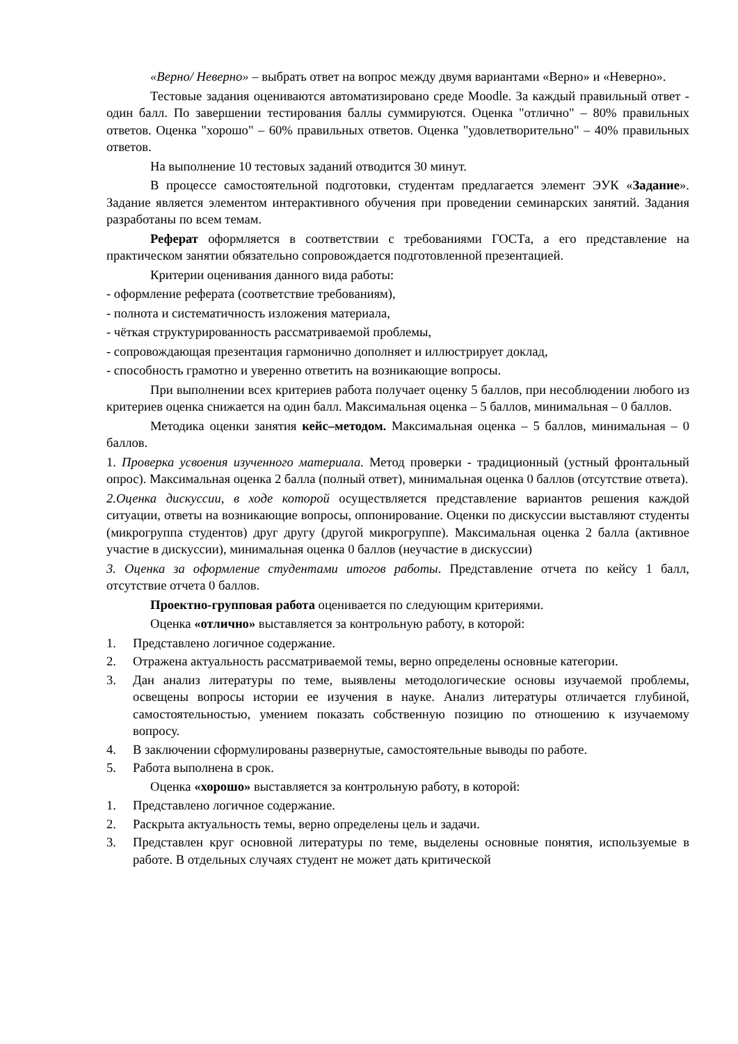«Верно/ Неверно» – выбрать ответ на вопрос между двумя вариантами «Верно» и «Неверно».
Тестовые задания оцениваются автоматизировано среде Moodle. За каждый правильный ответ - один балл. По завершении тестирования баллы суммируются. Оценка "отлично" – 80% правильных ответов. Оценка "хорошо" – 60% правильных ответов. Оценка "удовлетворительно" – 40% правильных ответов.
На выполнение 10 тестовых заданий отводится 30 минут.
В процессе самостоятельной подготовки, студентам предлагается элемент ЭУК «Задание». Задание является элементом интерактивного обучения при проведении семинарских занятий. Задания разработаны по всем темам.
Реферат оформляется в соответствии с требованиями ГОСТа, а его представление на практическом занятии обязательно сопровождается подготовленной презентацией.
Критерии оценивания данного вида работы:
- оформление реферата (соответствие требованиям),
- полнота и систематичность изложения материала,
- чёткая структурированность рассматриваемой проблемы,
- сопровождающая презентация гармонично дополняет и иллюстрирует доклад,
- способность грамотно и уверенно ответить на возникающие вопросы.
При выполнении всех критериев работа получает оценку 5 баллов, при несоблюдении любого из критериев оценка снижается на один балл. Максимальная оценка – 5 баллов, минимальная – 0 баллов.
Методика оценки занятия кейс–методом. Максимальная оценка – 5 баллов, минимальная – 0 баллов.
1. Проверка усвоения изученного материала. Метод проверки - традиционный (устный фронтальный опрос). Максимальная оценка 2 балла (полный ответ), минимальная оценка 0 баллов (отсутствие ответа).
2.Оценка дискуссии, в ходе которой осуществляется представление вариантов решения каждой ситуации, ответы на возникающие вопросы, оппонирование. Оценки по дискуссии выставляют студенты (микрогруппа студентов) друг другу (другой микрогруппе). Максимальная оценка 2 балла (активное участие в дискуссии), минимальная оценка 0 баллов (неучастие в дискуссии)
3. Оценка за оформление студентами итогов работы. Представление отчета по кейсу 1 балл, отсутствие отчета 0 баллов.
Проектно-групповая работа оценивается по следующим критериями.
Оценка «отлично» выставляется за контрольную работу, в которой:
1. Представлено логичное содержание.
2. Отражена актуальность рассматриваемой темы, верно определены основные категории.
3. Дан анализ литературы по теме, выявлены методологические основы изучаемой проблемы, освещены вопросы истории ее изучения в науке. Анализ литературы отличается глубиной, самостоятельностью, умением показать собственную позицию по отношению к изучаемому вопросу.
4. В заключении сформулированы развернутые, самостоятельные выводы по работе.
5. Работа выполнена в срок.
Оценка «хорошо» выставляется за контрольную работу, в которой:
1. Представлено логичное содержание.
2. Раскрыта актуальность темы, верно определены цель и задачи.
3. Представлен круг основной литературы по теме, выделены основные понятия, используемые в работе. В отдельных случаях студент не может дать критической